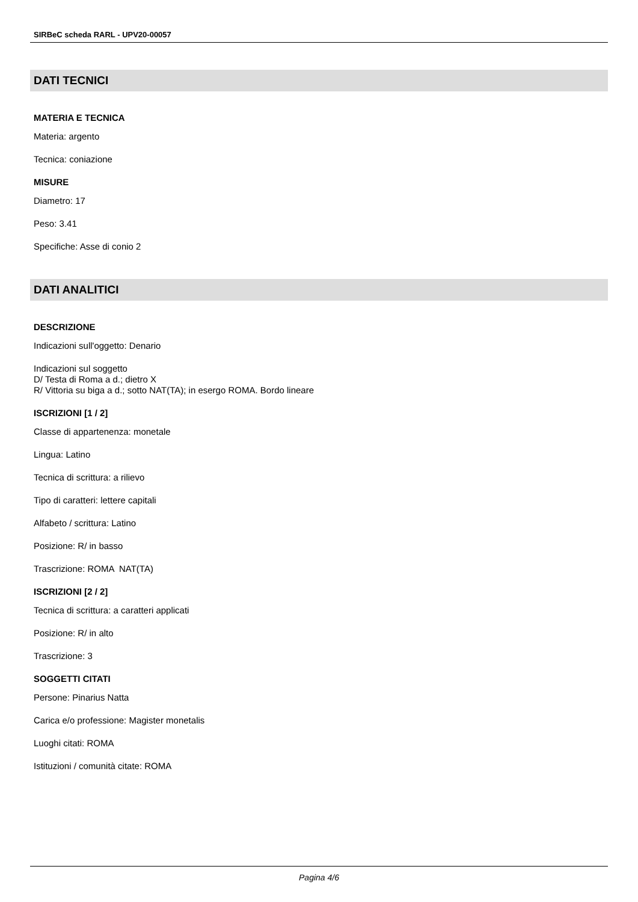SIRBeC scheda RARL - UPV20-00057
DATI TECNICI
MATERIA E TECNICA
Materia: argento
Tecnica: coniazione
MISURE
Diametro: 17
Peso: 3.41
Specifiche: Asse di conio 2
DATI ANALITICI
DESCRIZIONE
Indicazioni sull'oggetto: Denario
Indicazioni sul soggetto
D/ Testa di Roma a d.; dietro X
R/ Vittoria su biga a d.; sotto NAT(TA); in esergo ROMA. Bordo lineare
ISCRIZIONI [1 / 2]
Classe di appartenenza: monetale
Lingua: Latino
Tecnica di scrittura: a rilievo
Tipo di caratteri: lettere capitali
Alfabeto / scrittura: Latino
Posizione: R/ in basso
Trascrizione: ROMA NAT(TA)
ISCRIZIONI [2 / 2]
Tecnica di scrittura: a caratteri applicati
Posizione: R/ in alto
Trascrizione: 3
SOGGETTI CITATI
Persone: Pinarius Natta
Carica e/o professione: Magister monetalis
Luoghi citati: ROMA
Istituzioni / comunità citate: ROMA
Pagina 4/6